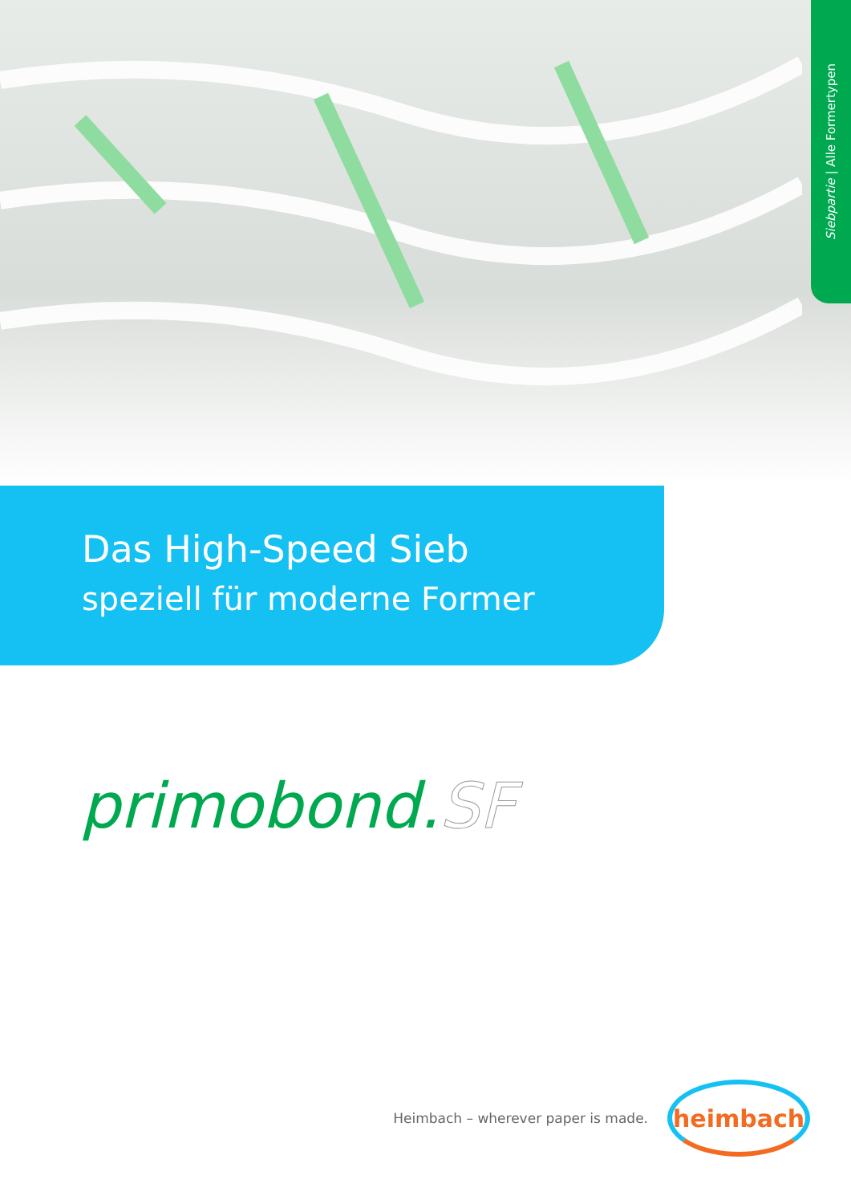Siebpartie | Alle Formertypen
Das High-Speed Sieb
speziell für moderne Former
primobond.SF
Heimbach – wherever paper is made.
heimbach